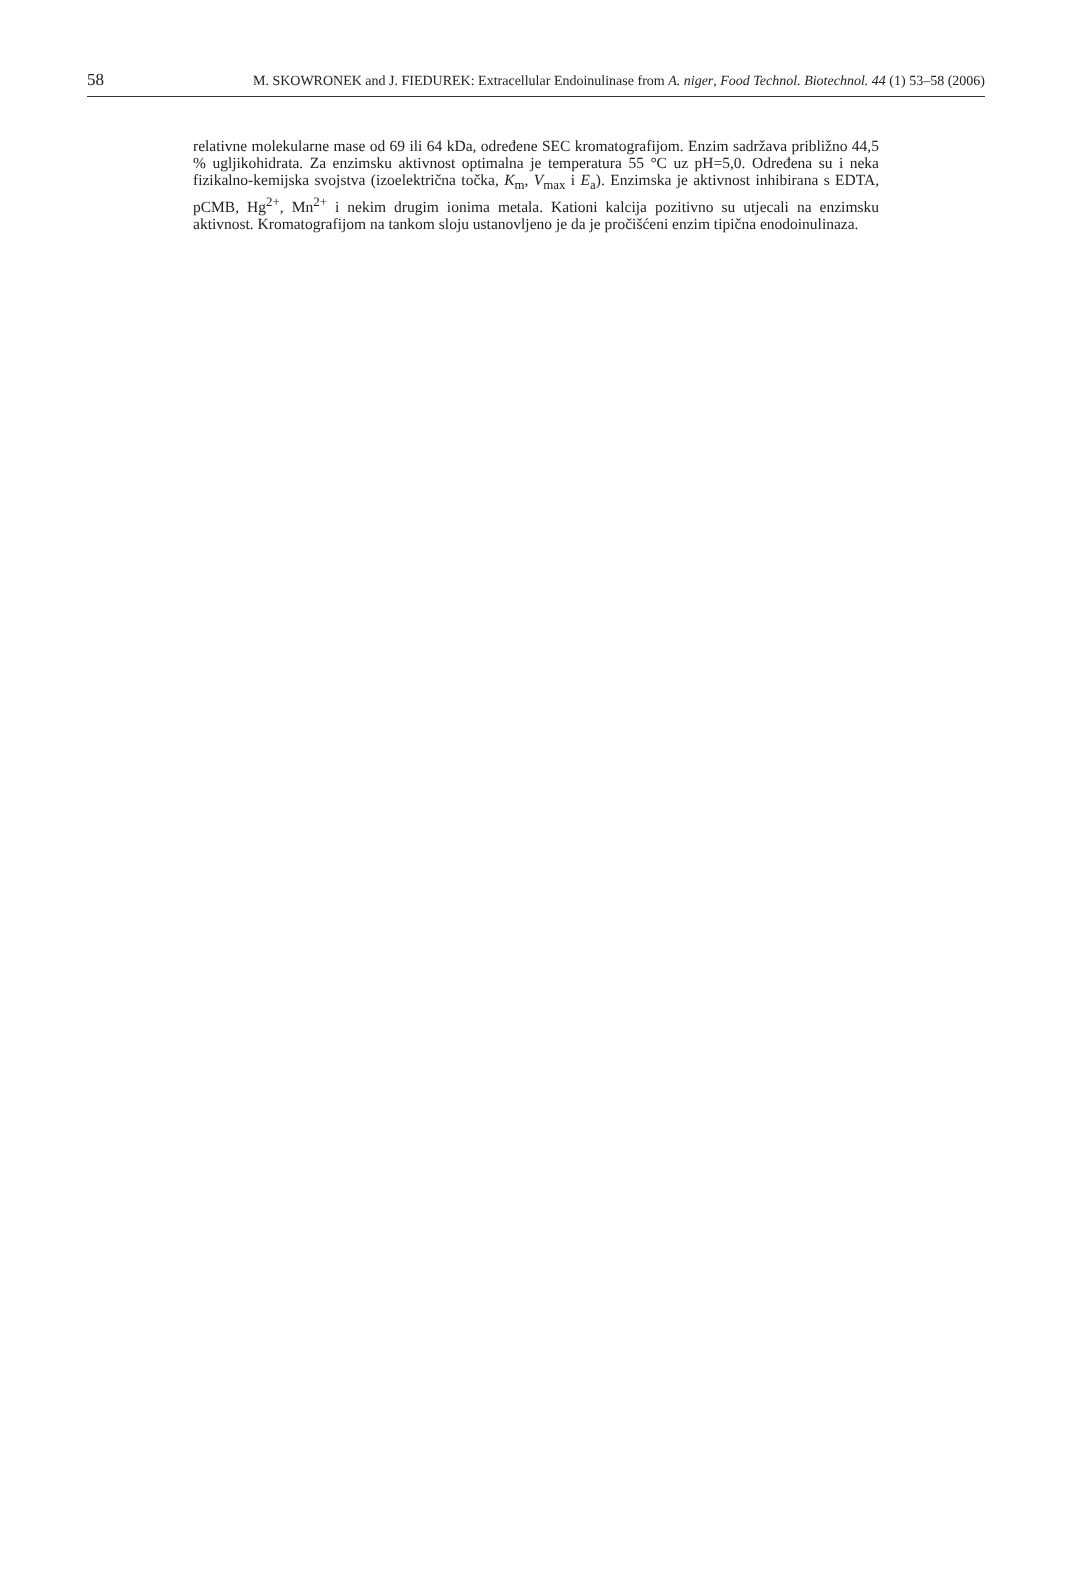58 M. SKOWRONEK and J. FIEDUREK: Extracellular Endoinulinase from A. niger, Food Technol. Biotechnol. 44 (1) 53–58 (2006)
relativne molekularne mase od 69 ili 64 kDa, određene SEC kromatografijom. Enzim sadržava približno 44,5 % ugljikohidrata. Za enzimsku aktivnost optimalna je temperatura 55 °C uz pH=5,0. Određena su i neka fizikalno-kemijska svojstva (izoelektrična točka, K<sub>m</sub>, V<sub>max</sub> i E<sub>a</sub>). Enzimska je aktivnost inhibirana s EDTA, pCMB, Hg<sup>2+</sup>, Mn<sup>2+</sup> i nekim drugim ionima metala. Kationi kalcija pozitivno su utjecali na enzimsku aktivnost. Kromatografijom na tankom sloju ustanovljeno je da je pročišćeni enzim tipična enodoinulinaza.